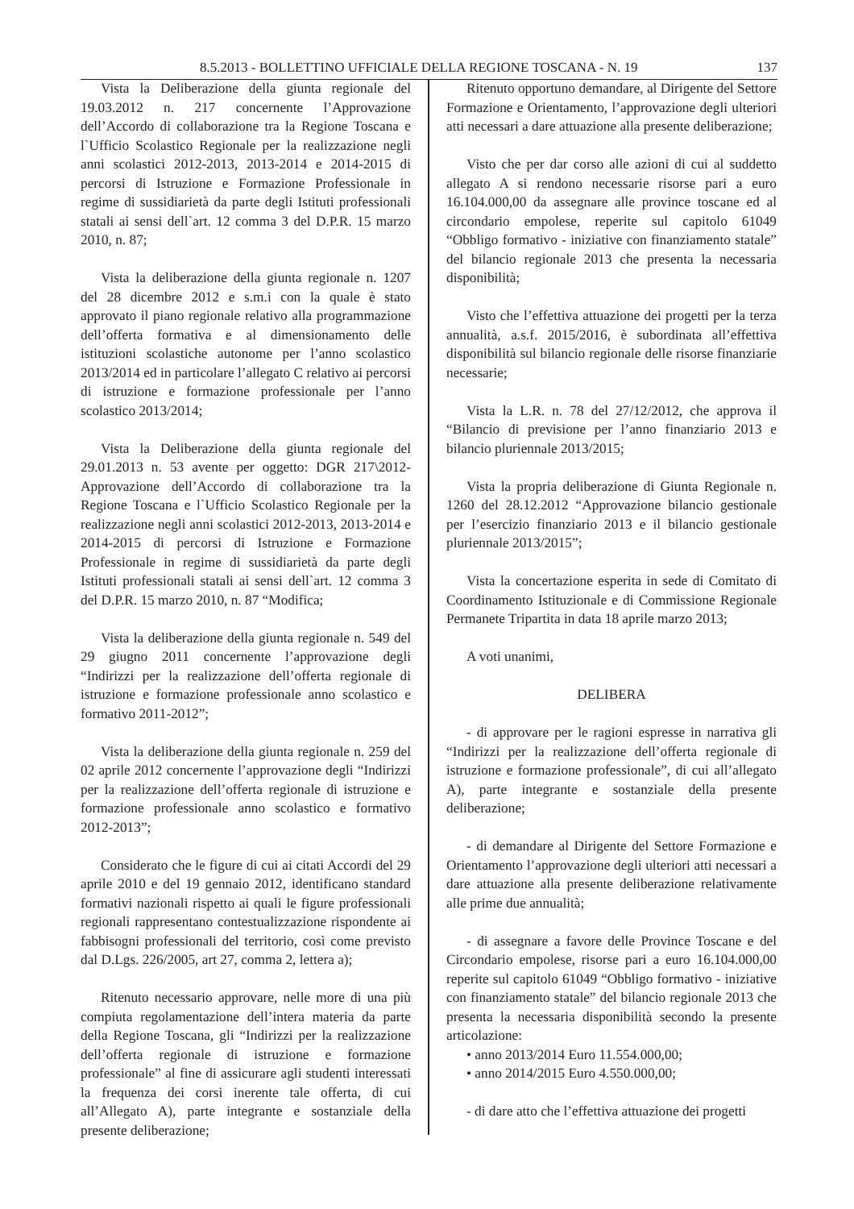8.5.2013 - BOLLETTINO UFFICIALE DELLA REGIONE TOSCANA - N. 19 137
Vista la Deliberazione della giunta regionale del 19.03.2012 n. 217 concernente l’Approvazione dell’Accordo di collaborazione tra la Regione Toscana e l`Ufficio Scolastico Regionale per la realizzazione negli anni scolastici 2012-2013, 2013-2014 e 2014-2015 di percorsi di Istruzione e Formazione Professionale in regime di sussidiarietà da parte degli Istituti professionali statali ai sensi dell`art. 12 comma 3 del D.P.R. 15 marzo 2010, n. 87;
Vista la deliberazione della giunta regionale n. 1207 del 28 dicembre 2012 e s.m.i con la quale è stato approvato il piano regionale relativo alla programmazione dell’offerta formativa e al dimensionamento delle istituzioni scolastiche autonome per l’anno scolastico 2013/2014 ed in particolare l’allegato C relativo ai percorsi di istruzione e formazione professionale per l’anno scolastico 2013/2014;
Vista la Deliberazione della giunta regionale del 29.01.2013 n. 53 avente per oggetto: DGR 217\2012- Approvazione dell’Accordo di collaborazione tra la Regione Toscana e l`Ufficio Scolastico Regionale per la realizzazione negli anni scolastici 2012-2013, 2013-2014 e 2014-2015 di percorsi di Istruzione e Formazione Professionale in regime di sussidiarietà da parte degli Istituti professionali statali ai sensi dell`art. 12 comma 3 del D.P.R. 15 marzo 2010, n. 87 “Modifica;
Vista la deliberazione della giunta regionale n. 549 del 29 giugno 2011 concernente l’approvazione degli “Indirizzi per la realizzazione dell’offerta regionale di istruzione e formazione professionale anno scolastico e formativo 2011-2012”;
Vista la deliberazione della giunta regionale n. 259 del 02 aprile 2012 concernente l’approvazione degli “Indirizzi per la realizzazione dell’offerta regionale di istruzione e formazione professionale anno scolastico e formativo 2012-2013”;
Considerato che le figure di cui ai citati Accordi del 29 aprile 2010 e del 19 gennaio 2012, identificano standard formativi nazionali rispetto ai quali le figure professionali regionali rappresentano contestualizzazione rispondente ai fabbisogni professionali del territorio, così come previsto dal D.Lgs. 226/2005, art 27, comma 2, lettera a);
Ritenuto necessario approvare, nelle more di una più compiuta regolamentazione dell’intera materia da parte della Regione Toscana, gli “Indirizzi per la realizzazione dell’offerta regionale di istruzione e formazione professionale” al fine di assicurare agli studenti interessati la frequenza dei corsi inerente tale offerta, di cui all’Allegato A), parte integrante e sostanziale della presente deliberazione;
Ritenuto opportuno demandare, al Dirigente del Settore Formazione e Orientamento, l’approvazione degli ulteriori atti necessari a dare attuazione alla presente deliberazione;
Visto che per dar corso alle azioni di cui al suddetto allegato A si rendono necessarie risorse pari a euro 16.104.000,00 da assegnare alle province toscane ed al circondario empolese, reperite sul capitolo 61049 “Obbligo formativo - iniziative con finanziamento statale” del bilancio regionale 2013 che presenta la necessaria disponibilità;
Visto che l’effettiva attuazione dei progetti per la terza annualità, a.s.f. 2015/2016, è subordinata all’effettiva disponibilità sul bilancio regionale delle risorse finanziarie necessarie;
Vista la L.R. n. 78 del 27/12/2012, che approva il “Bilancio di previsione per l’anno finanziario 2013 e bilancio pluriennale 2013/2015;
Vista la propria deliberazione di Giunta Regionale n. 1260 del 28.12.2012 “Approvazione bilancio gestionale per l’esercizio finanziario 2013 e il bilancio gestionale pluriennale 2013/2015”;
Vista la concertazione esperita in sede di Comitato di Coordinamento Istituzionale e di Commissione Regionale Permanete Tripartita in data 18 aprile marzo 2013;
A voti unanimi,
DELIBERA
- di approvare per le ragioni espresse in narrativa gli “Indirizzi per la realizzazione dell’offerta regionale di istruzione e formazione professionale”, di cui all’allegato A), parte integrante e sostanziale della presente deliberazione;
- di demandare al Dirigente del Settore Formazione e Orientamento l’approvazione degli ulteriori atti necessari a dare attuazione alla presente deliberazione relativamente alle prime due annualità;
- di assegnare a favore delle Province Toscane e del Circondario empolese, risorse pari a euro 16.104.000,00 reperite sul capitolo 61049 “Obbligo formativo - iniziative con finanziamento statale” del bilancio regionale 2013 che presenta la necessaria disponibilità secondo la presente articolazione:
• anno 2013/2014 Euro 11.554.000,00;
• anno 2014/2015 Euro 4.550.000,00;
- di dare atto che l’effettiva attuazione dei progetti